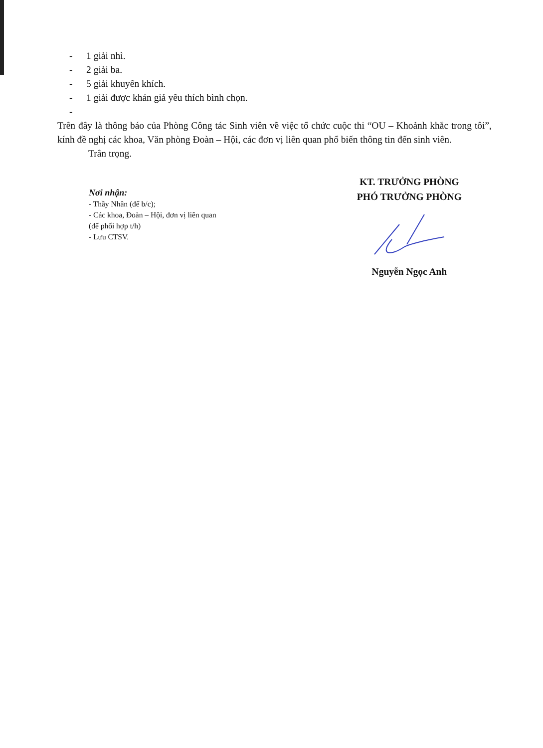- 1 giải nhì.
- 2 giải ba.
- 5 giải khuyến khích.
- 1 giải được khán giả yêu thích bình chọn.
-
Trên đây là thông báo của Phòng Công tác Sinh viên về việc tổ chức cuộc thi “OU – Khoảnh khắc trong tôi”, kính đề nghị các khoa, Văn phòng Đoàn – Hội, các đơn vị liên quan phổ biến thông tin đến sinh viên.
Trân trọng.
Nơi nhận:
- Thầy Nhân (để b/c);
- Các khoa, Đoàn – Hội, đơn vị liên quan
(để phối hợp t/h)
- Lưu CTSV.
KT. TRƯỞNG PHÒNG
PHÓ TRƯỞNG PHÒNG
Nguyễn Ngọc Anh